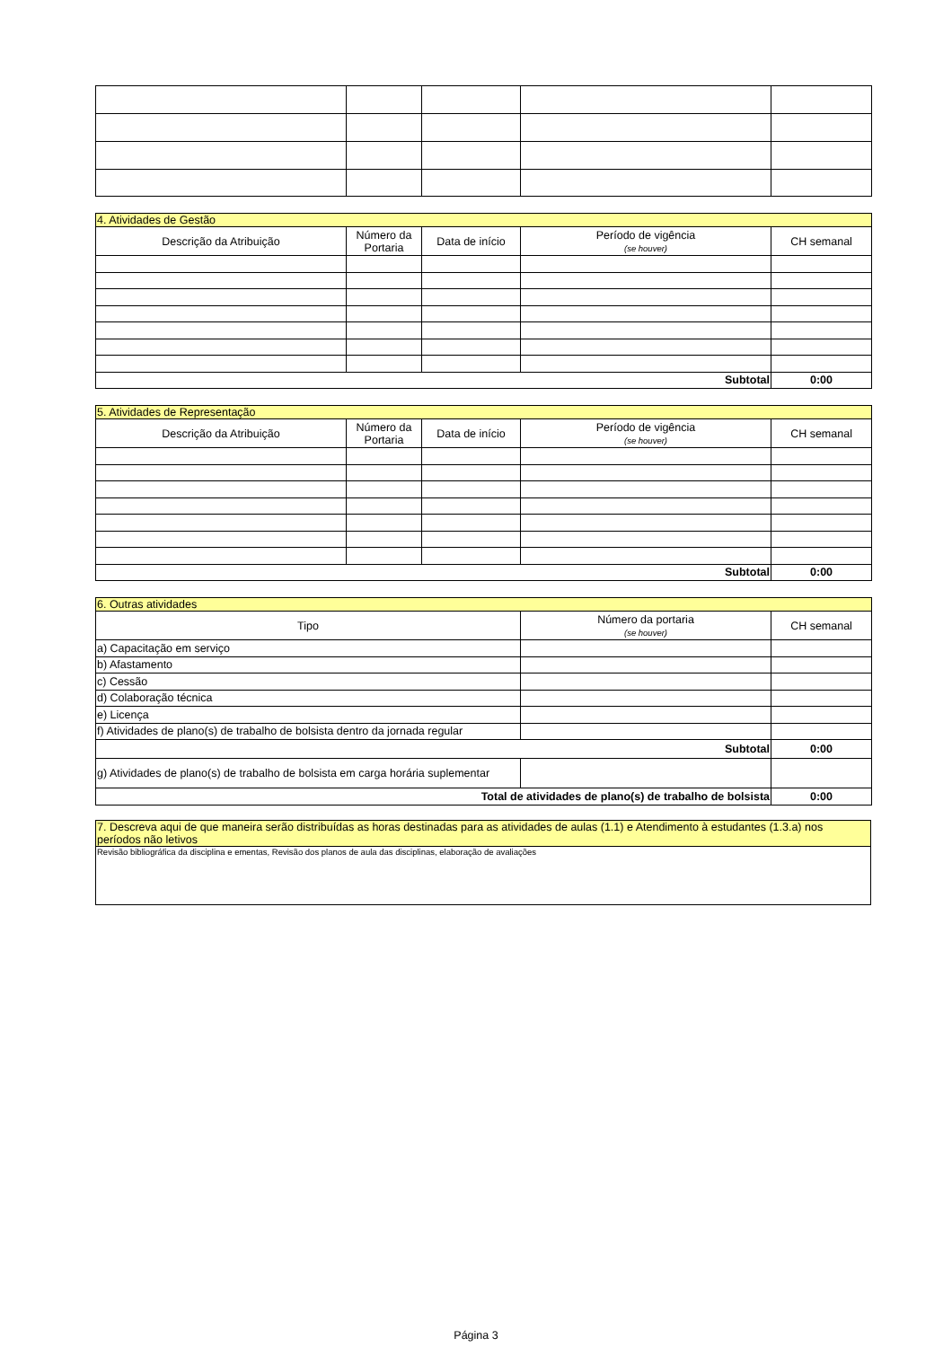| 4. Atividades de Gestão | | | | |
| --- | --- | --- | --- | --- |
| Descrição da Atribuição | Número da Portaria | Data de início | Período de vigência (se houver) | CH semanal |
| Subtotal | | | | 0:00 |
| 5. Atividades de Representação | | | | |
| --- | --- | --- | --- | --- |
| Descrição da Atribuição | Número da Portaria | Data de início | Período de vigência (se houver) | CH semanal |
| Subtotal | | | | 0:00 |
| 6. Outras atividades | | |
| --- | --- | --- |
| Tipo | Número da portaria (se houver) | CH semanal |
| a) Capacitação em serviço | | |
| b) Afastamento | | |
| c) Cessão | | |
| d) Colaboração técnica | | |
| e) Licença | | |
| f) Atividades de plano(s) de trabalho de bolsista dentro da jornada regular | | |
| Subtotal | | 0:00 |
| g) Atividades de plano(s) de trabalho de bolsista em carga horária suplementar | | |
| Total de atividades de plano(s) de trabalho de bolsista | | 0:00 |
| 7. Descreva aqui de que maneira serão distribuídas as horas destinadas para as atividades de aulas (1.1) e Atendimento à estudantes (1.3.a) nos períodos não letivos |
| --- |
| Revisão bibliográfica da disciplina e ementas, Revisão dos planos de aula das disciplinas, elaboração de avaliações |
Página 3